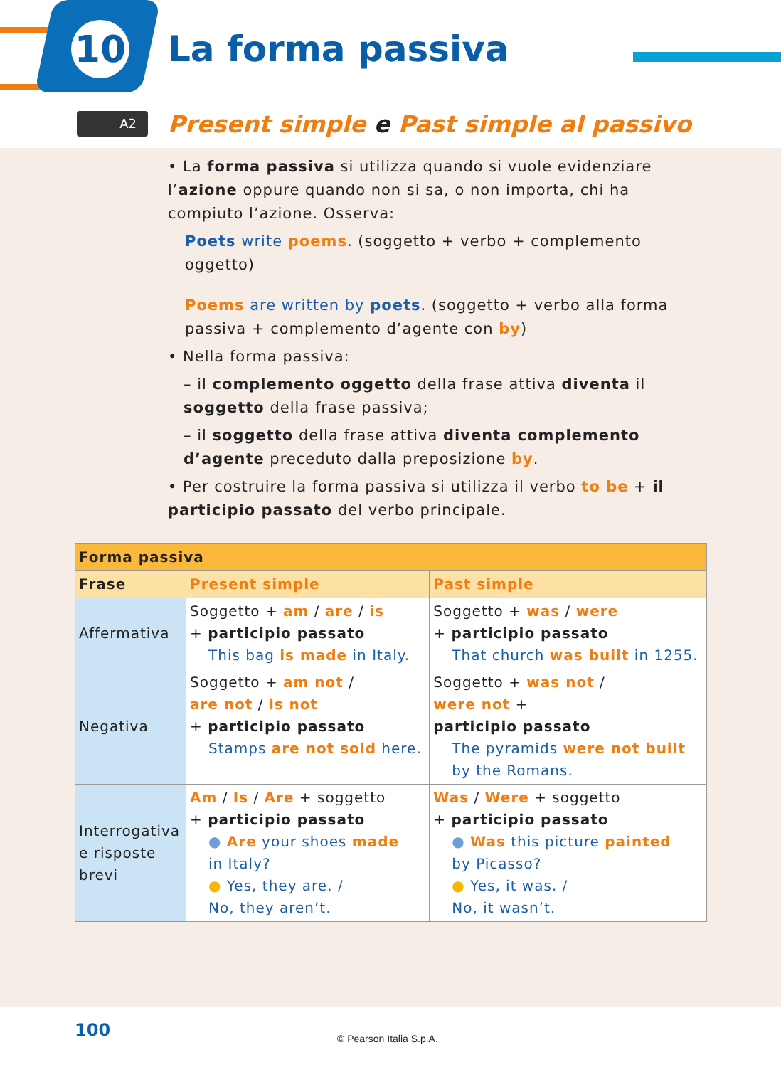10 La forma passiva
A2
Present simple e Past simple al passivo
• La forma passiva si utilizza quando si vuole evidenziare l’azione oppure quando non si sa, o non importa, chi ha compiuto l’azione. Osserva:
Poets write poems. (soggetto + verbo + complemento oggetto)
Poems are written by poets. (soggetto + verbo alla forma passiva + complemento d’agente con by)
• Nella forma passiva:
– il complemento oggetto della frase attiva diventa il soggetto della frase passiva;
– il soggetto della frase attiva diventa complemento d’agente preceduto dalla preposizione by.
• Per costruire la forma passiva si utilizza il verbo to be + il participio passato del verbo principale.
| Forma passiva | | |
| --- | --- | --- |
| Frase | Present simple | Past simple |
| Affermativa | Soggetto + am / are / is + participio passato This bag is made in Italy. | Soggetto + was / were + participio passato That church was built in 1255. |
| Negativa | Soggetto + am not / are not / is not + participio passato Stamps are not sold here. | Soggetto + was not / were not + participio passato The pyramids were not built by the Romans. |
| Interrogativa e risposte brevi | Am / Is / Are + soggetto + participio passato ● Are your shoes made in Italy? ● Yes, they are. / No, they aren’t. | Was / Were + soggetto + participio passato ● Was this picture painted by Picasso? ● Yes, it was. / No, it wasn’t. |
100 © Pearson Italia S.p.A.